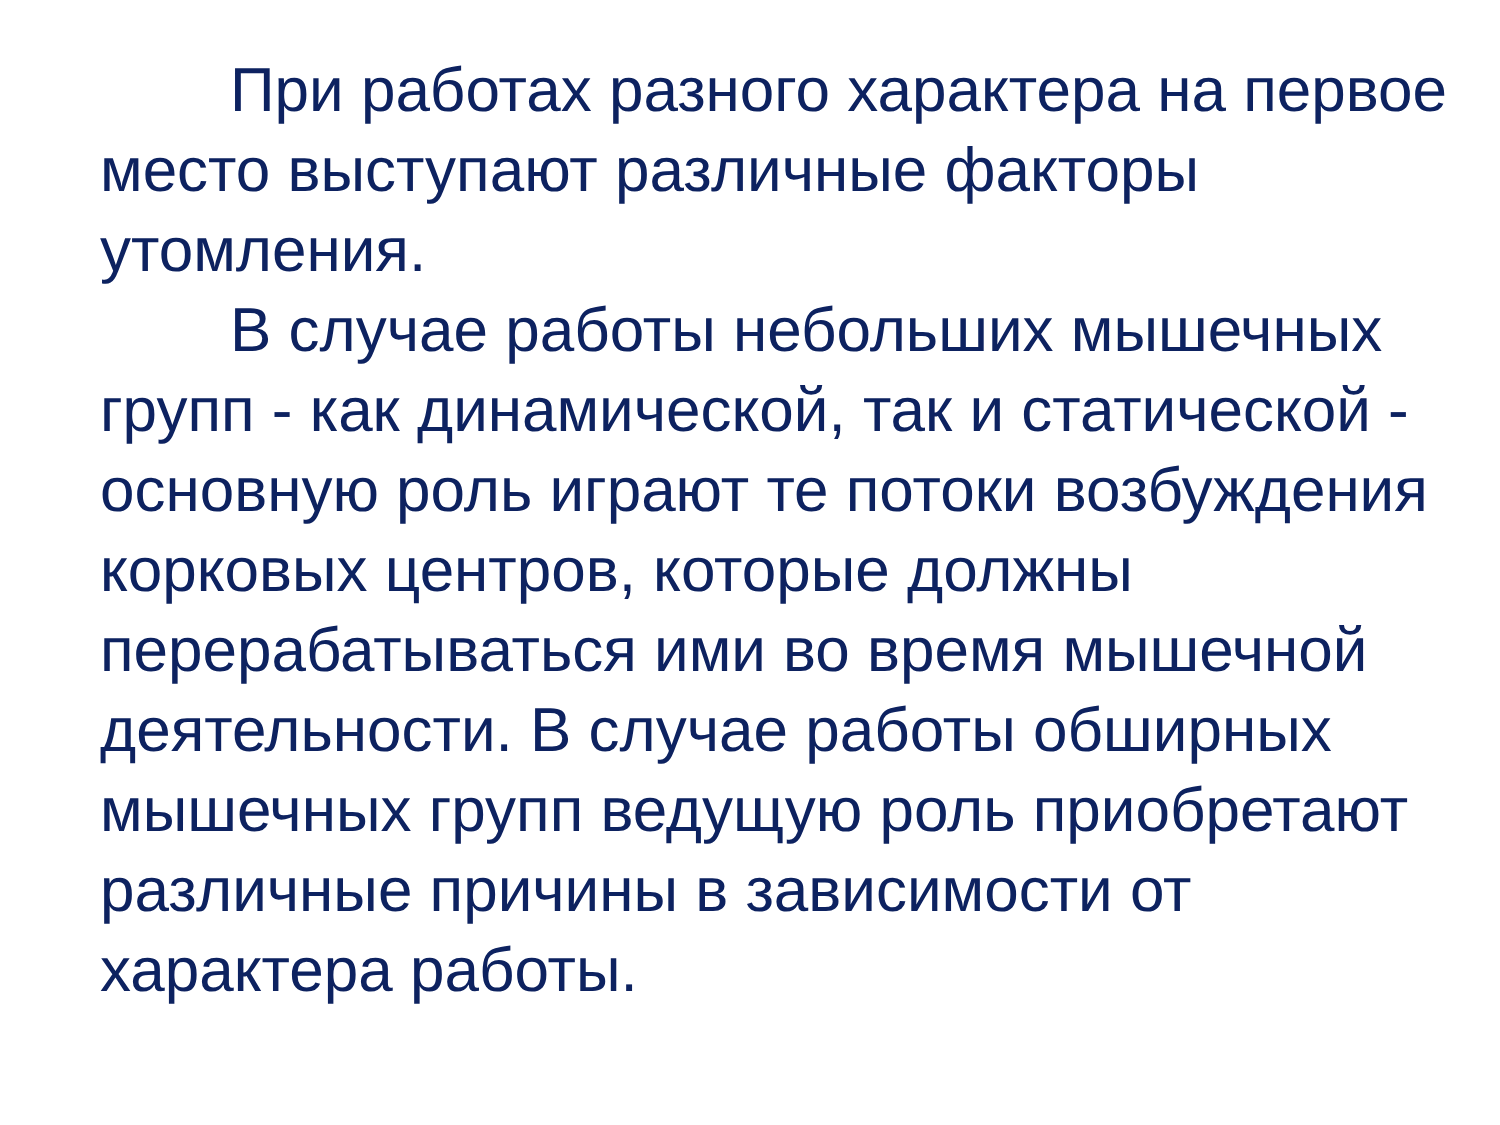При работах разного характера на первое место выступают различные факторы утомления.
В случае работы небольших мышечных групп - как динамической, так и статической - основную роль играют те потоки возбуждения корковых центров, которые должны перерабатываться ими во время мышечной деятельности. В случае работы обширных мышечных групп ведущую роль приобретают различные причины в зависимости от характера работы.